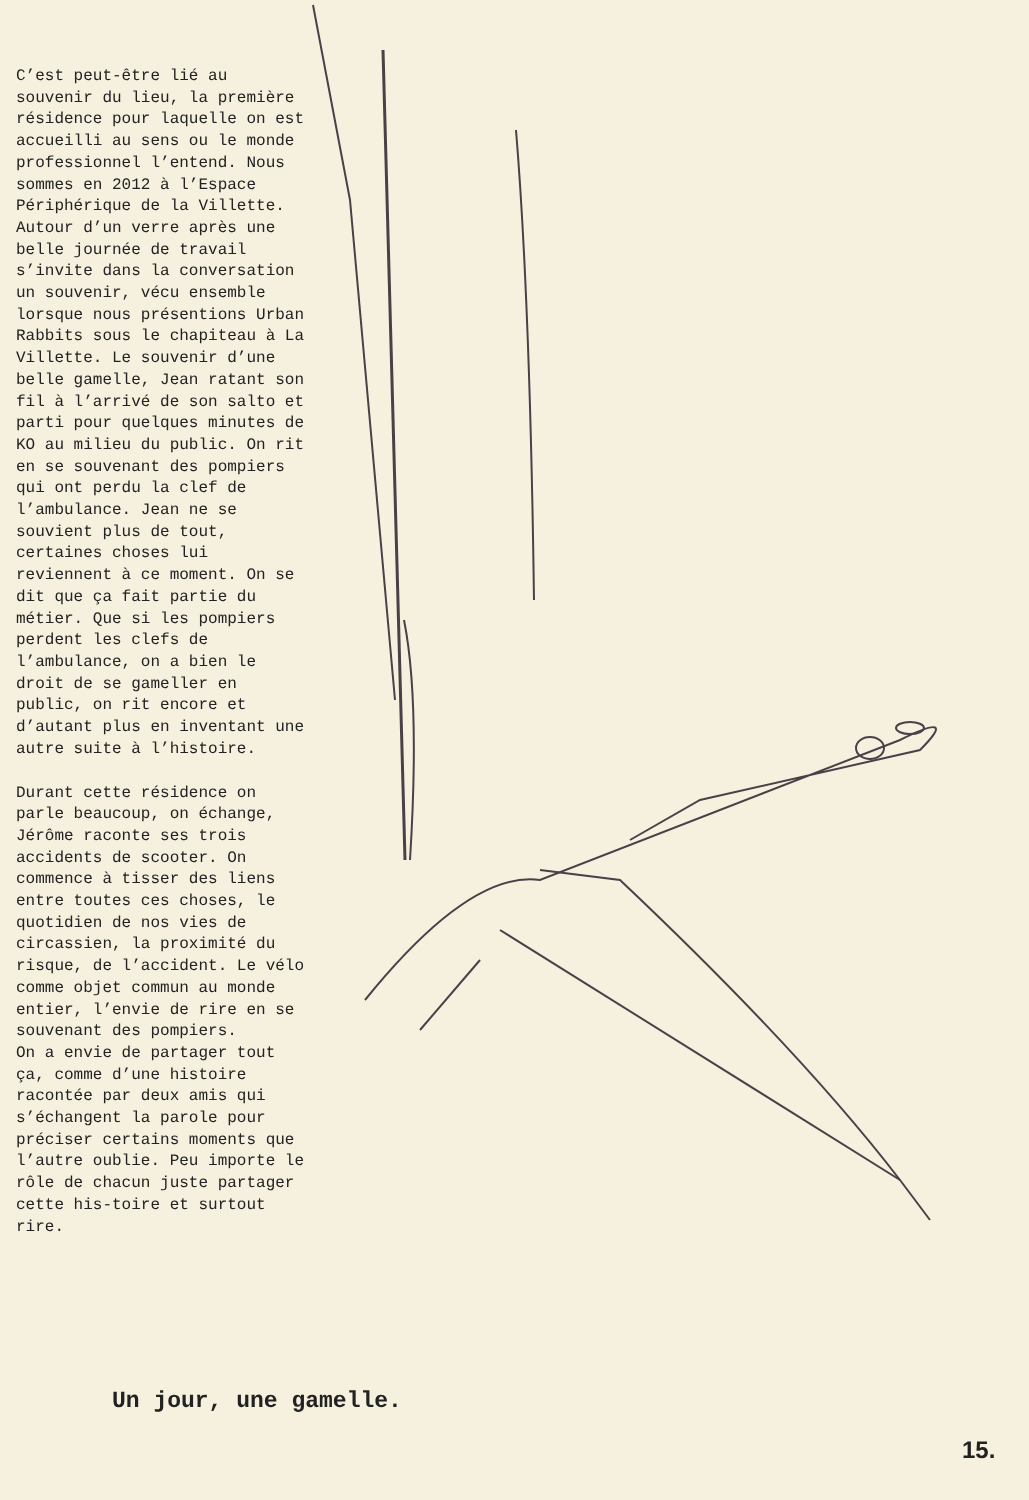C’est peut-être lié au souvenir du lieu, la première résidence pour laquelle on est accueilli au sens ou le monde professionnel l’entend. Nous sommes en 2012 à l’Espace Périphérique de la Villette. Autour d’un verre après une belle journée de travail s’invite dans la conversation un souvenir, vécu ensemble lorsque nous présentions Urban Rabbits sous le chapiteau à La Villette. Le souvenir d’une belle gamelle, Jean ratant son fil à l’arrivé de son salto et parti pour quelques minutes de KO au milieu du public. On rit en se souvenant des pompiers qui ont perdu la clef de l’ambulance. Jean ne se souvient plus de tout, certaines choses lui reviennent à ce moment. On se dit que ça fait partie du métier. Que si les pompiers perdent les clefs de l’ambulance, on a bien le droit de se gameller en public, on rit encore et d’autant plus en inventant une autre suite à l’histoire.
Durant cette résidence on parle beaucoup, on échange, Jérôme raconte ses trois accidents de scooter. On commence à tisser des liens entre toutes ces choses, le quotidien de nos vies de circassien, la proximité du risque, de l’accident. Le vélo comme objet commun au monde entier, l’envie de rire en se souvenant des pompiers.
On a envie de partager tout ça, comme d’une histoire racontée par deux amis qui s’échangent la parole pour préciser certains moments que l’autre oublie. Peu importe le rôle de chacun juste partager cette his-toire et surtout rire.
Un jour, une gamelle.
15.